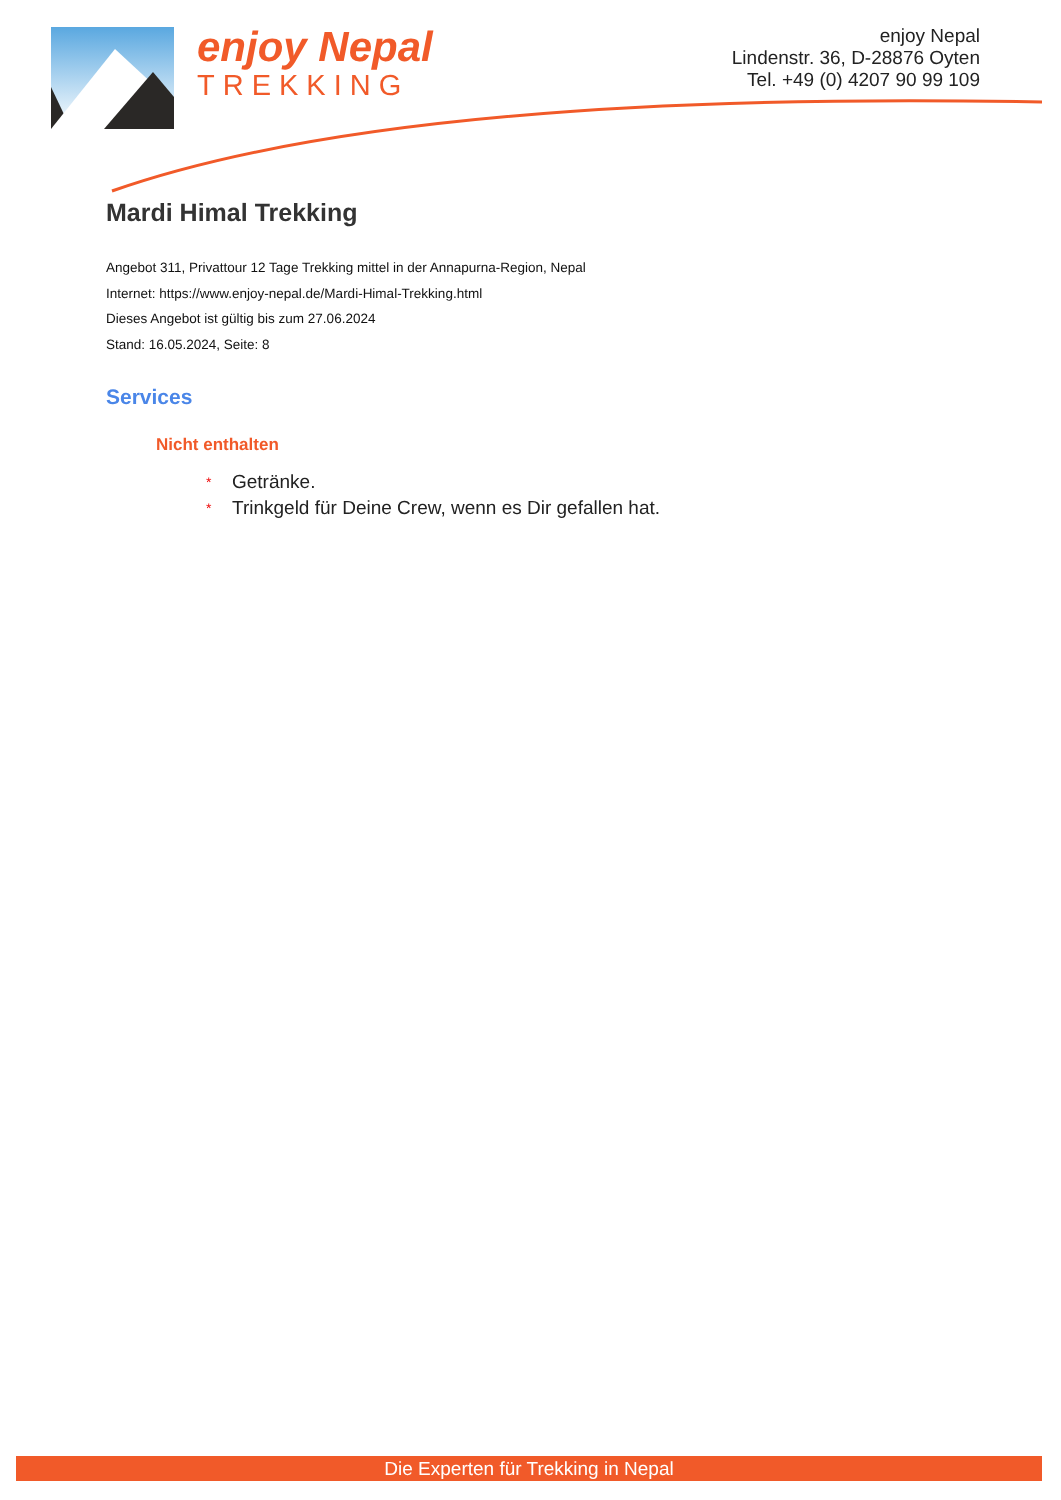enjoy Nepal
TREKKING
enjoy Nepal
Lindenstr. 36, D-28876 Oyten
Tel. +49 (0) 4207 90 99 109
Mardi Himal Trekking
Angebot 311, Privattour 12 Tage Trekking mittel in der Annapurna-Region, Nepal
Internet: https://www.enjoy-nepal.de/Mardi-Himal-Trekking.html
Dieses Angebot ist gültig bis zum 27.06.2024
Stand: 16.05.2024, Seite: 8
Services
Nicht enthalten
* Getränke.
* Trinkgeld für Deine Crew, wenn es Dir gefallen hat.
Die Experten für Trekking in Nepal